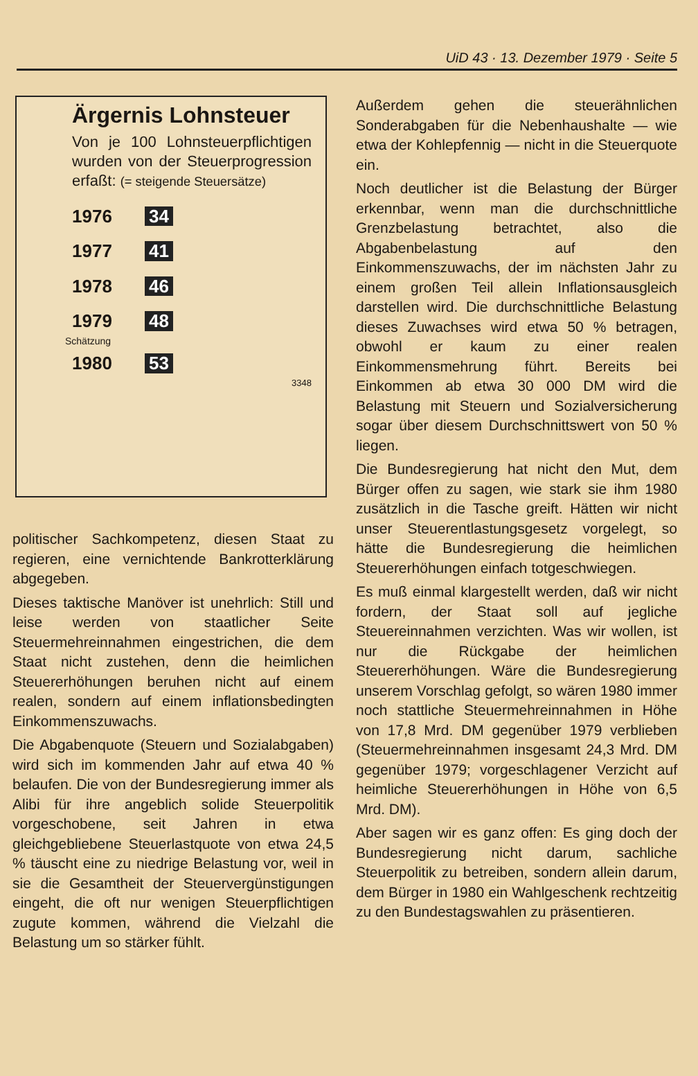UiD 43 · 13. Dezember 1979 · Seite 5
Ärgernis Lohnsteuer
Von je 100 Lohnsteuerpflichtigen wurden von der Steuerprogression erfaßt: (= steigende Steuersätze)
1976 34
1977 41
1978 46
1979 48
Schätzung
1980 53
3348
politischer Sachkompetenz, diesen Staat zu regieren, eine vernichtende Bankrotterklärung abgegeben.
Dieses taktische Manöver ist unehrlich: Still und leise werden von staatlicher Seite Steuermehreinnahmen eingestrichen, die dem Staat nicht zustehen, denn die heimlichen Steuererhöhungen beruhen nicht auf einem realen, sondern auf einem inflationsbedingten Einkommenszuwachs.
Die Abgabenquote (Steuern und Sozialabgaben) wird sich im kommenden Jahr auf etwa 40 % belaufen. Die von der Bundesregierung immer als Alibi für ihre angeblich solide Steuerpolitik vorgeschobene, seit Jahren in etwa gleichgebliebene Steuerlastquote von etwa 24,5 % täuscht eine zu niedrige Belastung vor, weil in sie die Gesamtheit der Steuervergünstigungen eingeht, die oft nur wenigen Steuerpflichtigen zugute kommen, während die Vielzahl die Belastung um so stärker fühlt.
Außerdem gehen die steuerähnlichen Sonderabgaben für die Nebenhaushalte — wie etwa der Kohlepfennig — nicht in die Steuerquote ein.
Noch deutlicher ist die Belastung der Bürger erkennbar, wenn man die durchschnittliche Grenzbelastung betrachtet, also die Abgabenbelastung auf den Einkommenszuwachs, der im nächsten Jahr zu einem großen Teil allein Inflationsausgleich darstellen wird. Die durchschnittliche Belastung dieses Zuwachses wird etwa 50 % betragen, obwohl er kaum zu einer realen Einkommensmehrung führt. Bereits bei Einkommen ab etwa 30 000 DM wird die Belastung mit Steuern und Sozialversicherung sogar über diesem Durchschnittswert von 50 % liegen.
Die Bundesregierung hat nicht den Mut, dem Bürger offen zu sagen, wie stark sie ihm 1980 zusätzlich in die Tasche greift. Hätten wir nicht unser Steuerentlastungsgesetz vorgelegt, so hätte die Bundesregierung die heimlichen Steuererhöhungen einfach totgeschwiegen.
Es muß einmal klargestellt werden, daß wir nicht fordern, der Staat soll auf jegliche Steuereinnahmen verzichten. Was wir wollen, ist nur die Rückgabe der heimlichen Steuererhöhungen. Wäre die Bundesregierung unserem Vorschlag gefolgt, so wären 1980 immer noch stattliche Steuermehreinnahmen in Höhe von 17,8 Mrd. DM gegenüber 1979 verblieben (Steuermehreinnahmen insgesamt 24,3 Mrd. DM gegenüber 1979; vorgeschlagener Verzicht auf heimliche Steuererhöhungen in Höhe von 6,5 Mrd. DM).
Aber sagen wir es ganz offen: Es ging doch der Bundesregierung nicht darum, sachliche Steuerpolitik zu betreiben, sondern allein darum, dem Bürger in 1980 ein Wahlgeschenk rechtzeitig zu den Bundestagswahlen zu präsentieren.